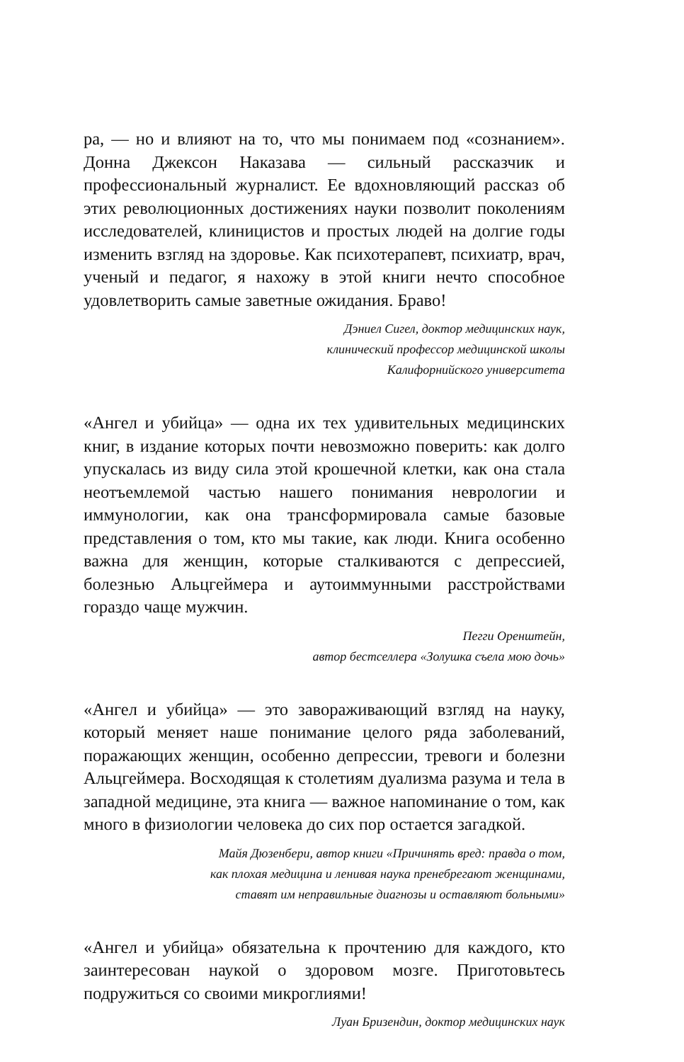ра, — но и влияют на то, что мы понимаем под «сознанием». Донна Джексон Наказава — сильный рассказчик и профессиональный журналист. Ее вдохновляющий рассказ об этих революционных достижениях науки позволит поколениям исследователей, клиницистов и простых людей на долгие годы изменить взгляд на здоровье. Как психотерапевт, психиатр, врач, ученый и педагог, я нахожу в этой книги нечто способное удовлетворить самые заветные ожидания. Браво!
Дэниел Сигел, доктор медицинских наук,
клинический профессор медицинской школы
Калифорнийского университета
«Ангел и убийца» — одна их тех удивительных медицинских книг, в издание которых почти невозможно поверить: как долго упускалась из виду сила этой крошечной клетки, как она стала неотъемлемой частью нашего понимания неврологии и иммунологии, как она трансформировала самые базовые представления о том, кто мы такие, как люди. Книга особенно важна для женщин, которые сталкиваются с депрессией, болезнью Альцгеймера и аутоиммунными расстройствами гораздо чаще мужчин.
Пегги Оренштейн,
автор бестселлера «Золушка съела мою дочь»
«Ангел и убийца» — это завораживающий взгляд на науку, который меняет наше понимание целого ряда заболеваний, поражающих женщин, особенно депрессии, тревоги и болезни Альцгеймера. Восходящая к столетиям дуализма разума и тела в западной медицине, эта книга — важное напоминание о том, как много в физиологии человека до сих пор остается загадкой.
Майя Дюзенбери, автор книги «Причинять вред: правда о том,
как плохая медицина и ленивая наука пренебрегают женщинами,
ставят им неправильные диагнозы и оставляют больными»
«Ангел и убийца» обязательна к прочтению для каждого, кто заинтересован наукой о здоровом мозге. Приготовьтесь подружиться со своими микроглиями!
Луан Бризендин, доктор медицинских наук